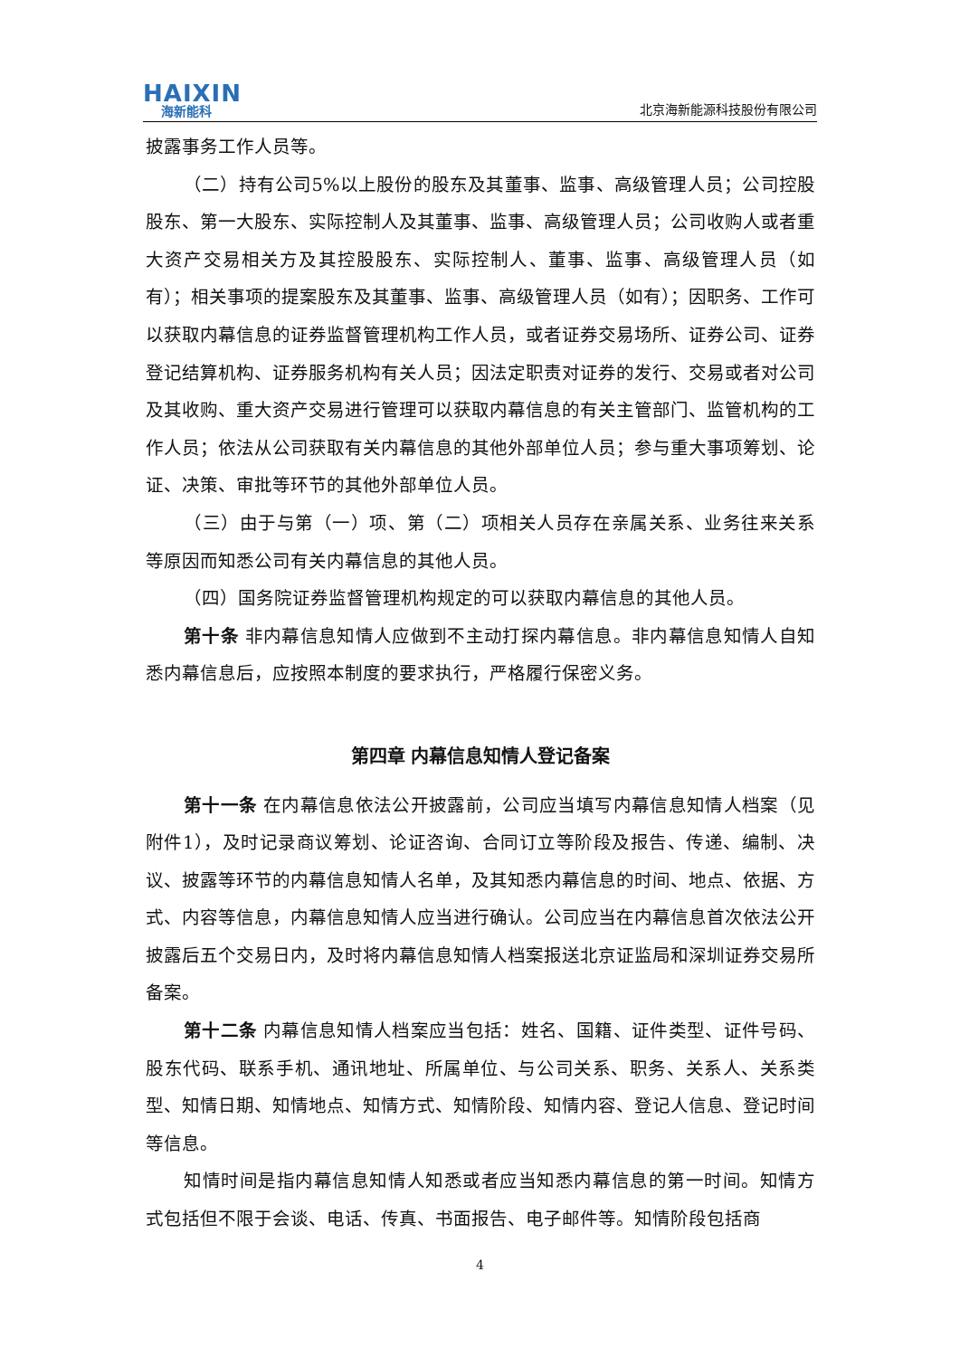HAIXIN
海新能科
北京海新能源科技股份有限公司
披露事务工作人员等。
（二）持有公司5%以上股份的股东及其董事、监事、高级管理人员；公司控股股东、第一大股东、实际控制人及其董事、监事、高级管理人员；公司收购人或者重大资产交易相关方及其控股股东、实际控制人、董事、监事、高级管理人员（如有）；相关事项的提案股东及其董事、监事、高级管理人员（如有）；因职务、工作可以获取内幕信息的证券监督管理机构工作人员，或者证券交易场所、证券公司、证券登记结算机构、证券服务机构有关人员；因法定职责对证券的发行、交易或者对公司及其收购、重大资产交易进行管理可以获取内幕信息的有关主管部门、监管机构的工作人员；依法从公司获取有关内幕信息的其他外部单位人员；参与重大事项筹划、论证、决策、审批等环节的其他外部单位人员。
（三）由于与第（一）项、第（二）项相关人员存在亲属关系、业务往来关系等原因而知悉公司有关内幕信息的其他人员。
（四）国务院证券监督管理机构规定的可以获取内幕信息的其他人员。
第十条 非内幕信息知情人应做到不主动打探内幕信息。非内幕信息知情人自知悉内幕信息后，应按照本制度的要求执行，严格履行保密义务。
第四章 内幕信息知情人登记备案
第十一条 在内幕信息依法公开披露前，公司应当填写内幕信息知情人档案（见附件1），及时记录商议筹划、论证咨询、合同订立等阶段及报告、传递、编制、决议、披露等环节的内幕信息知情人名单，及其知悉内幕信息的时间、地点、依据、方式、内容等信息，内幕信息知情人应当进行确认。公司应当在内幕信息首次依法公开披露后五个交易日内，及时将内幕信息知情人档案报送北京证监局和深圳证券交易所备案。
第十二条 内幕信息知情人档案应当包括：姓名、国籍、证件类型、证件号码、股东代码、联系手机、通讯地址、所属单位、与公司关系、职务、关系人、关系类型、知情日期、知情地点、知情方式、知情阶段、知情内容、登记人信息、登记时间等信息。
知情时间是指内幕信息知情人知悉或者应当知悉内幕信息的第一时间。知情方式包括但不限于会谈、电话、传真、书面报告、电子邮件等。知情阶段包括商
4